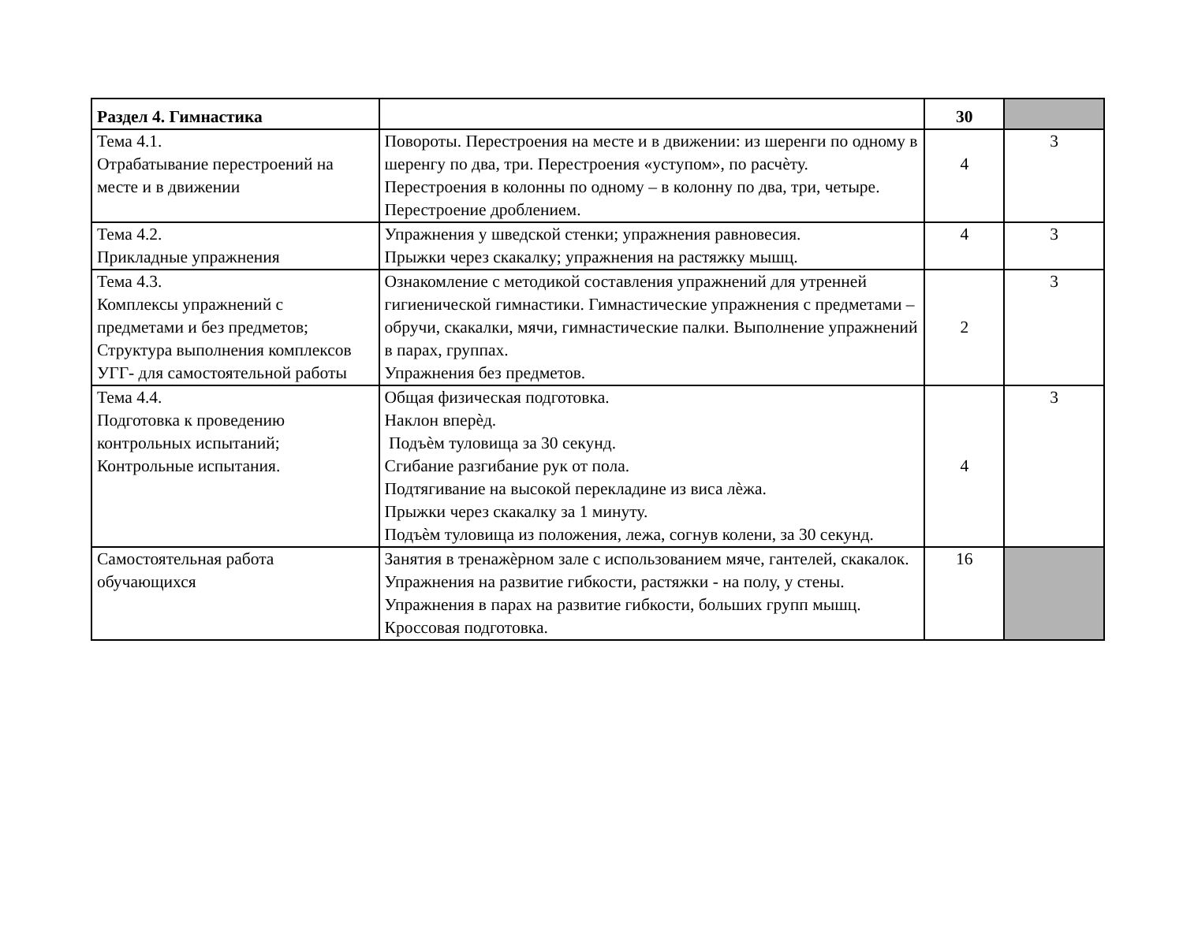| Раздел 4. Гимнастика | | 30 | |
| Тема 4.1. Отрабатывание перестроений на месте и в движении | Повороты. Перестроения на месте и в движении: из шеренги по одному в шеренгу по два, три. Перестроения «уступом», по расчѐту. Перестроения в колонны по одному – в колонну по два, три, четыре. Перестроение дроблением. | 4 | 3 |
| Тема 4.2. Прикладные упражнения | Упражнения у шведской стенки; упражнения равновесия. Прыжки через скакалку; упражнения на растяжку мышц. | 4 | 3 |
| Тема 4.3. Комплексы упражнений с предметами и без предметов; Структура выполнения комплексов УГГ- для самостоятельной работы | Ознакомление с методикой составления упражнений для утренней гигиенической гимнастики. Гимнастические упражнения с предметами – обручи, скакалки, мячи, гимнастические палки. Выполнение упражнений в парах, группах. Упражнения без предметов. | 2 | 3 |
| Тема 4.4. Подготовка к проведению контрольных испытаний; Контрольные испытания. | Общая физическая подготовка. Наклон вперѐд. Подъѐм туловища за 30 секунд. Сгибание разгибание рук от пола. Подтягивание на высокой перекладине из виса лѐжа. Прыжки через скакалку за 1 минуту. Подъѐм туловища из положения, лежа, согнув колени, за 30 секунд. | 4 | 3 |
| Самостоятельная работа обучающихся | Занятия в тренажѐрном зале с использованием мяче, гантелей, скакалок. Упражнения на развитие гибкости, растяжки - на полу, у стены. Упражнения в парах на развитие гибкости, больших групп мышц. Кроссовая подготовка. | 16 | |